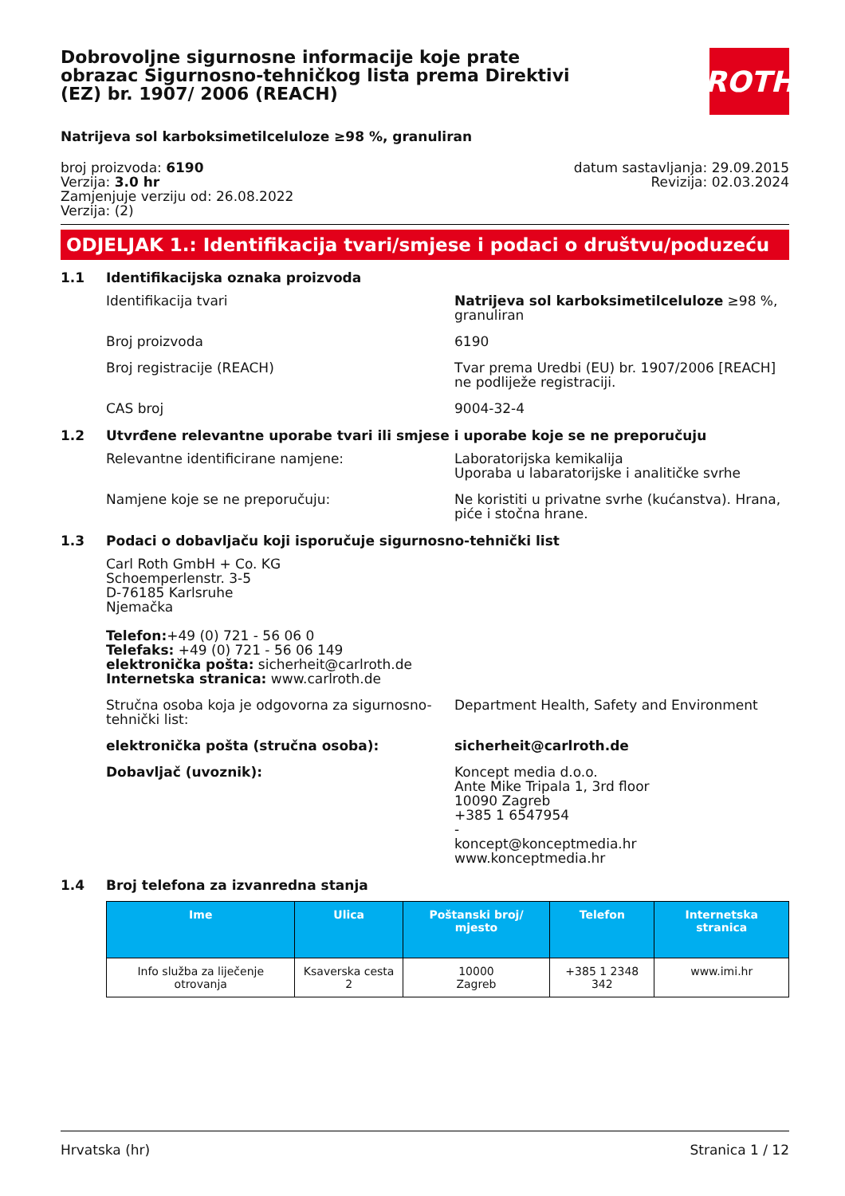Dobrovoljne sigurnosne informacije koje prate obrazac Sigurnosno-tehničkog lista prema Direktivi (EZ) br. 1907/ 2006 (REACH)
ROTH
Natrijeva sol karboksimetilceluloze ≥98 %, granuliran
broj proizvoda: 6190
Verzija: 3.0 hr
Zamjenjuje verziju od: 26.08.2022
Verzija: (2)
datum sastavljanja: 29.09.2015
Revizija: 02.03.2024
ODJELJAK 1.: Identifikacija tvari/smjese i podaci o društvu/poduzeću
1.1 Identifikacijska oznaka proizvoda
Identifikacija tvari Natrijeva sol karboksimetilceluloze ≥98 %, granuliran
Broj proizvoda 6190
Broj registracije (REACH) Tvar prema Uredbi (EU) br. 1907/2006 [REACH] ne podliježe registraciji.
CAS broj 9004-32-4
1.2 Utvrđene relevantne uporabe tvari ili smjese i uporabe koje se ne preporučuju
Relevantne identificirane namjene: Laboratorijska kemikalija
Uporaba u labaratorijske i analitičke svrhe
Namjene koje se ne preporučuju: Ne koristiti u privatne svrhe (kućanstva). Hrana, piće i stočna hrane.
1.3 Podaci o dobavljaču koji isporučuje sigurnosno-tehnički list
Carl Roth GmbH + Co. KG
Schoemperlenstr. 3-5
D-76185 Karlsruhe
Njemačka
Telefon:+49 (0) 721 - 56 06 0
Telefaks: +49 (0) 721 - 56 06 149
elektronička pošta: sicherheit@carlroth.de
Internetska stranica: www.carlroth.de
Stručna osoba koja je odgovorna za sigurnosno-tehnički list:
Department Health, Safety and Environment
elektronička pošta (stručna osoba): sicherheit@carlroth.de
Dobavljač (uvoznik): Koncept media d.o.o.
Ante Mike Tripala 1, 3rd floor
10090 Zagreb
+385 1 6547954
-
koncept@konceptmedia.hr
www.konceptmedia.hr
1.4 Broj telefona za izvanredna stanja
| Ime | Ulica | Poštanski broj/ mjesto | Telefon | Internetska stranica |
| --- | --- | --- | --- | --- |
| Info služba za liječenje otrovanja | Ksaverska cesta 2 | 10000 Zagreb | +385 1 2348 342 | www.imi.hr |
Hrvatska (hr) Stranica 1 / 12